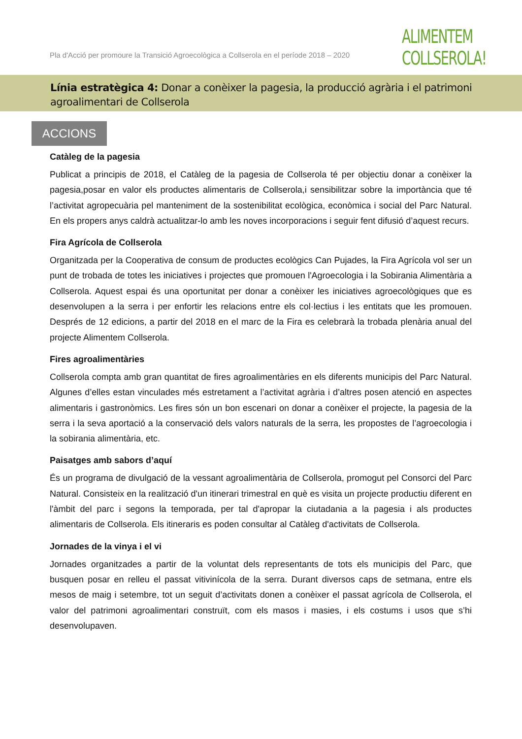Pla d'Acció per promoure la Transició Agroecològica a Collserola en el període 2018 – 2020
ALIMENTEM
COLLSEROLA!
Línia estratègica 4: Donar a conèixer la pagesia, la producció agrària i el patrimoni agroalimentari de Collserola
ACCIONS
Catàleg de la pagesia
Publicat a principis de 2018, el Catàleg de la pagesia de Collserola té per objectiu donar a conèixer la pagesia,posar en valor els productes alimentaris de Collserola,i sensibilitzar sobre la importància que té l’activitat agropecuària pel manteniment de la sostenibilitat ecològica, econòmica i social del Parc Natural. En els propers anys caldrà actualitzar-lo amb les noves incorporacions i seguir fent difusió d’aquest recurs.
Fira Agrícola de Collserola
Organitzada per la Cooperativa de consum de productes ecològics Can Pujades, la Fira Agrícola vol ser un punt de trobada de totes les iniciatives i projectes que promouen l'Agroecologia i la Sobirania Alimentària a Collserola. Aquest espai és una oportunitat per donar a conèixer les iniciatives agroecològiques que es desenvolupen a la serra i per enfortir les relacions entre els col·lectius i les entitats que les promouen. Després de 12 edicions, a partir del 2018 en el marc de la Fira es celebrarà la trobada plenària anual del projecte Alimentem Collserola.
Fires agroalimentàries
Collserola compta amb gran quantitat de fires agroalimentàries en els diferents municipis del Parc Natural. Algunes d’elles estan vinculades més estretament a l’activitat agrària i d’altres posen atenció en aspectes alimentaris i gastronòmics. Les fires són un bon escenari on donar a conèixer el projecte, la pagesia de la serra i la seva aportació a la conservació dels valors naturals de la serra, les propostes de l’agroecologia i la sobirania alimentària, etc.
Paisatges amb sabors d’aquí
És un programa de divulgació de la vessant agroalimentària de Collserola, promogut pel Consorci del Parc Natural. Consisteix en la realització d'un itinerari trimestral en què es visita un projecte productiu diferent en l'àmbit del parc i segons la temporada, per tal d'apropar la ciutadania a la pagesia i als productes alimentaris de Collserola. Els itineraris es poden consultar al Catàleg d'activitats de Collserola.
Jornades de la vinya i el vi
Jornades organitzades a partir de la voluntat dels representants de tots els municipis del Parc, que busquen posar en relleu el passat vitivinícola de la serra. Durant diversos caps de setmana, entre els mesos de maig i setembre, tot un seguit d’activitats donen a conèixer el passat agrícola de Collserola, el valor del patrimoni agroalimentari construït, com els masos i masies, i els costums i usos que s’hi desenvolupaven.